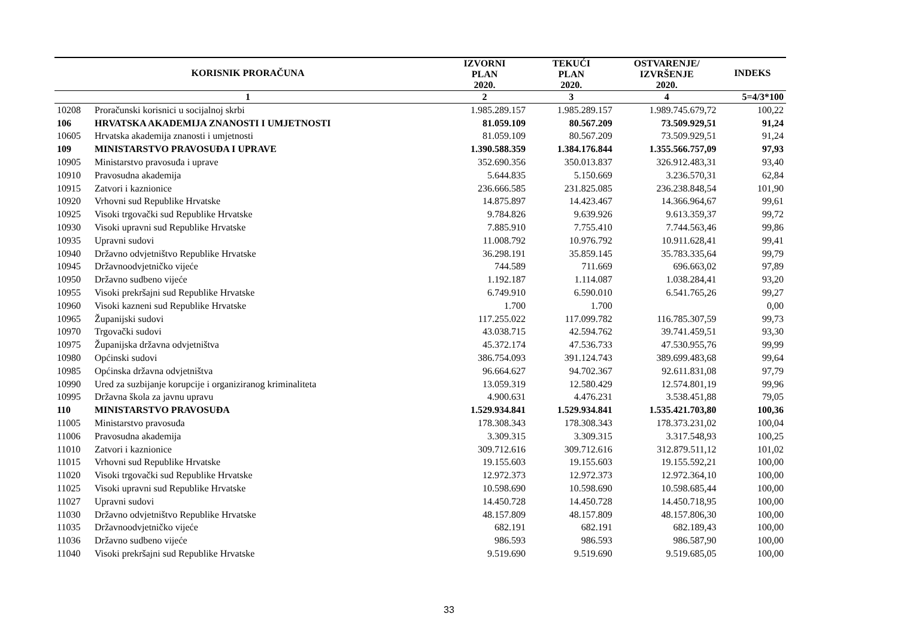| KORISNIK PRORAČUNA | | IZVORNI PLAN 2020. | TEKUĆI PLAN 2020. | OSTVARENJE/ IZVRŠENJE 2020. | INDEKS |
| --- | --- | --- | --- | --- | --- |
| 1 | | 2 | 3 | 4 | 5=4/3*100 |
| 10208 | Proračunski korisnici u socijalnoj skrbi | 1.985.289.157 | 1.985.289.157 | 1.989.745.679,72 | 100,22 |
| 106 | HRVATSKA AKADEMIJA ZNANOSTI I UMJETNOSTI | 81.059.109 | 80.567.209 | 73.509.929,51 | 91,24 |
| 10605 | Hrvatska akademija znanosti i umjetnosti | 81.059.109 | 80.567.209 | 73.509.929,51 | 91,24 |
| 109 | MINISTARSTVO PRAVOSUĐA I UPRAVE | 1.390.588.359 | 1.384.176.844 | 1.355.566.757,09 | 97,93 |
| 10905 | Ministarstvo pravosuđa i uprave | 352.690.356 | 350.013.837 | 326.912.483,31 | 93,40 |
| 10910 | Pravosudna akademija | 5.644.835 | 5.150.669 | 3.236.570,31 | 62,84 |
| 10915 | Zatvori i kaznionice | 236.666.585 | 231.825.085 | 236.238.848,54 | 101,90 |
| 10920 | Vrhovni sud Republike Hrvatske | 14.875.897 | 14.423.467 | 14.366.964,67 | 99,61 |
| 10925 | Visoki trgovački sud Republike Hrvatske | 9.784.826 | 9.639.926 | 9.613.359,37 | 99,72 |
| 10930 | Visoki upravni sud Republike Hrvatske | 7.885.910 | 7.755.410 | 7.744.563,46 | 99,86 |
| 10935 | Upravni sudovi | 11.008.792 | 10.976.792 | 10.911.628,41 | 99,41 |
| 10940 | Državno odvjetništvo Republike Hrvatske | 36.298.191 | 35.859.145 | 35.783.335,64 | 99,79 |
| 10945 | Državnoodvjetničko vijeće | 744.589 | 711.669 | 696.663,02 | 97,89 |
| 10950 | Državno sudbeno vijeće | 1.192.187 | 1.114.087 | 1.038.284,41 | 93,20 |
| 10955 | Visoki prekršajni sud Republike Hrvatske | 6.749.910 | 6.590.010 | 6.541.765,26 | 99,27 |
| 10960 | Visoki kazneni sud Republike Hrvatske | 1.700 | 1.700 | | 0,00 |
| 10965 | Županijski sudovi | 117.255.022 | 117.099.782 | 116.785.307,59 | 99,73 |
| 10970 | Trgovački sudovi | 43.038.715 | 42.594.762 | 39.741.459,51 | 93,30 |
| 10975 | Županijska državna odvjetništva | 45.372.174 | 47.536.733 | 47.530.955,76 | 99,99 |
| 10980 | Općinski sudovi | 386.754.093 | 391.124.743 | 389.699.483,68 | 99,64 |
| 10985 | Općinska državna odvjetništva | 96.664.627 | 94.702.367 | 92.611.831,08 | 97,79 |
| 10990 | Ured za suzbijanje korupcije i organiziranog kriminaliteta | 13.059.319 | 12.580.429 | 12.574.801,19 | 99,96 |
| 10995 | Državna škola za javnu upravu | 4.900.631 | 4.476.231 | 3.538.451,88 | 79,05 |
| 110 | MINISTARSTVO PRAVOSUĐA | 1.529.934.841 | 1.529.934.841 | 1.535.421.703,80 | 100,36 |
| 11005 | Ministarstvo pravosuđa | 178.308.343 | 178.308.343 | 178.373.231,02 | 100,04 |
| 11006 | Pravosudna akademija | 3.309.315 | 3.309.315 | 3.317.548,93 | 100,25 |
| 11010 | Zatvori i kaznionice | 309.712.616 | 309.712.616 | 312.879.511,12 | 101,02 |
| 11015 | Vrhovni sud Republike Hrvatske | 19.155.603 | 19.155.603 | 19.155.592,21 | 100,00 |
| 11020 | Visoki trgovački sud Republike Hrvatske | 12.972.373 | 12.972.373 | 12.972.364,10 | 100,00 |
| 11025 | Visoki upravni sud Republike Hrvatske | 10.598.690 | 10.598.690 | 10.598.685,44 | 100,00 |
| 11027 | Upravni sudovi | 14.450.728 | 14.450.728 | 14.450.718,95 | 100,00 |
| 11030 | Državno odvjetništvo Republike Hrvatske | 48.157.809 | 48.157.809 | 48.157.806,30 | 100,00 |
| 11035 | Državnoodvjetničko vijeće | 682.191 | 682.191 | 682.189,43 | 100,00 |
| 11036 | Državno sudbeno vijeće | 986.593 | 986.593 | 986.587,90 | 100,00 |
| 11040 | Visoki prekršajni sud Republike Hrvatske | 9.519.690 | 9.519.690 | 9.519.685,05 | 100,00 |
33